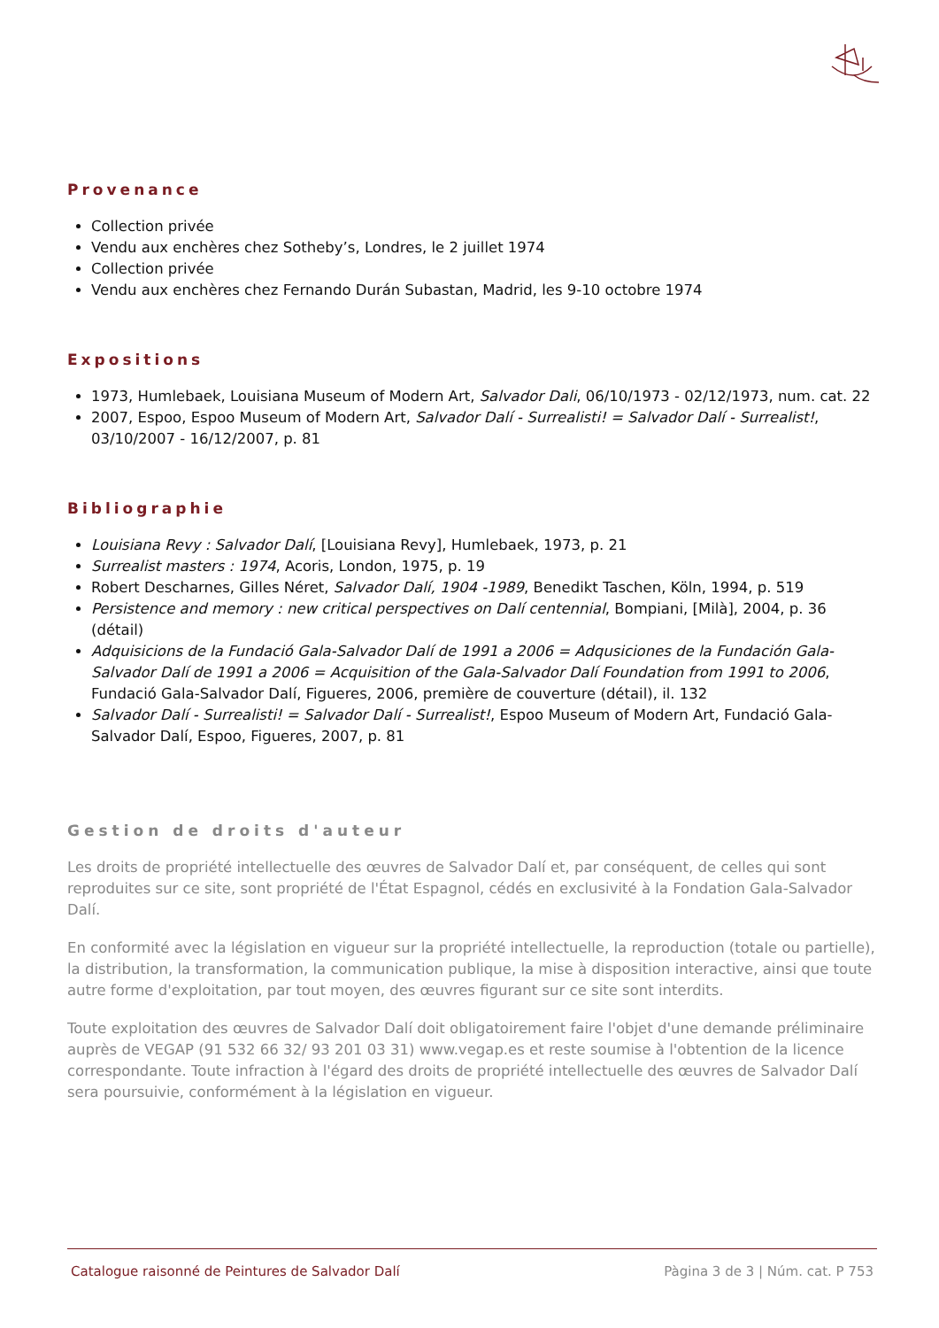Provenance
Collection privée
Vendu aux enchères chez Sotheby’s, Londres, le 2 juillet 1974
Collection privée
Vendu aux enchères chez Fernando Durán Subastan, Madrid, les 9-10 octobre 1974
Expositions
1973, Humlebaek, Louisiana Museum of Modern Art, Salvador Dali, 06/10/1973 - 02/12/1973, num. cat. 22
2007, Espoo, Espoo Museum of Modern Art, Salvador Dalí - Surrealisti! = Salvador Dalí - Surrealist!, 03/10/2007 - 16/12/2007, p. 81
Bibliographie
Louisiana Revy : Salvador Dalí, [Louisiana Revy], Humlebaek, 1973, p. 21
Surrealist masters : 1974, Acoris, London, 1975, p. 19
Robert Descharnes, Gilles Néret, Salvador Dalí, 1904 -1989, Benedikt Taschen, Köln, 1994, p. 519
Persistence and memory : new critical perspectives on Dalí centennial, Bompiani, [Milà], 2004, p. 36 (détail)
Adquisicions de la Fundació Gala-Salvador Dalí de 1991 a 2006 = Adqusiciones de la Fundación Gala-Salvador Dalí de 1991 a 2006 = Acquisition of the Gala-Salvador Dalí Foundation from 1991 to 2006, Fundació Gala-Salvador Dalí, Figueres, 2006, première de couverture (détail), il. 132
Salvador Dalí - Surrealisti! = Salvador Dalí - Surrealist!, Espoo Museum of Modern Art, Fundació Gala-Salvador Dalí, Espoo, Figueres, 2007, p. 81
Gestion de droits d'auteur
Les droits de propriété intellectuelle des œuvres de Salvador Dalí et, par conséquent, de celles qui sont reproduites sur ce site, sont propriété de l'État Espagnol, cédés en exclusivité à la Fondation Gala-Salvador Dalí.
En conformité avec la législation en vigueur sur la propriété intellectuelle, la reproduction (totale ou partielle), la distribution, la transformation, la communication publique, la mise à disposition interactive, ainsi que toute autre forme d'exploitation, par tout moyen, des œuvres figurant sur ce site sont interdits.
Toute exploitation des œuvres de Salvador Dalí doit obligatoirement faire l'objet d'une demande préliminaire auprès de VEGAP (91 532 66 32/ 93 201 03 31) www.vegap.es et reste soumise à l'obtention de la licence correspondante. Toute infraction à l'égard des droits de propriété intellectuelle des œuvres de Salvador Dalí sera poursuivie, conformément à la législation en vigueur.
Catalogue raisonné de Peintures de Salvador Dalí Pàgina 3 de 3 | Núm. cat. P 753